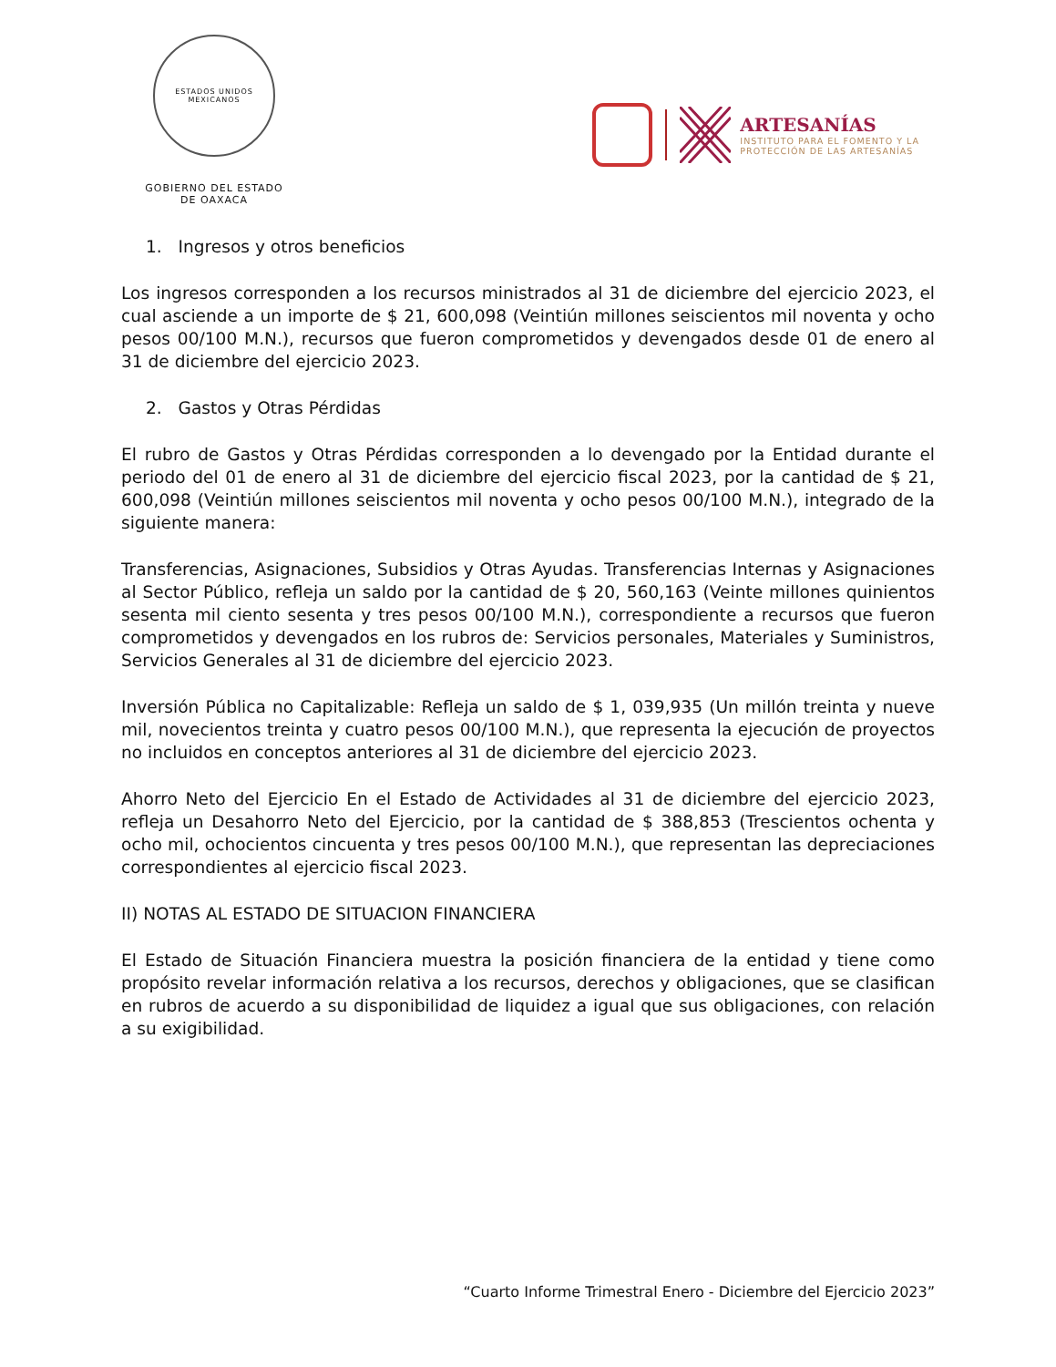ESTADOS UNIDOS MEXICANOS
GOBIERNO DEL ESTADO
DE OAXACA
ARTESANÍAS
INSTITUTO PARA EL FOMENTO Y LA
PROTECCIÓN DE LAS ARTESANÍAS
1. Ingresos y otros beneficios
Los ingresos corresponden a los recursos ministrados al 31 de diciembre del ejercicio 2023, el cual asciende a un importe de $ 21, 600,098 (Veintiún millones seiscientos mil noventa y ocho pesos 00/100 M.N.), recursos que fueron comprometidos y devengados desde 01 de enero al 31 de diciembre del ejercicio 2023.
2. Gastos y Otras Pérdidas
El rubro de Gastos y Otras Pérdidas corresponden a lo devengado por la Entidad durante el periodo del 01 de enero al 31 de diciembre del ejercicio fiscal 2023, por la cantidad de $ 21, 600,098 (Veintiún millones seiscientos mil noventa y ocho pesos 00/100 M.N.), integrado de la siguiente manera:
Transferencias, Asignaciones, Subsidios y Otras Ayudas. Transferencias Internas y Asignaciones al Sector Público, refleja un saldo por la cantidad de $ 20, 560,163 (Veinte millones quinientos sesenta mil ciento sesenta y tres pesos 00/100 M.N.), correspondiente a recursos que fueron comprometidos y devengados en los rubros de: Servicios personales, Materiales y Suministros, Servicios Generales al 31 de diciembre del ejercicio 2023.
Inversión Pública no Capitalizable: Refleja un saldo de $ 1, 039,935 (Un millón treinta y nueve mil, novecientos treinta y cuatro pesos 00/100 M.N.), que representa la ejecución de proyectos no incluidos en conceptos anteriores al 31 de diciembre del ejercicio 2023.
Ahorro Neto del Ejercicio En el Estado de Actividades al 31 de diciembre del ejercicio 2023, refleja un Desahorro Neto del Ejercicio, por la cantidad de $ 388,853 (Trescientos ochenta y ocho mil, ochocientos cincuenta y tres pesos 00/100 M.N.), que representan las depreciaciones correspondientes al ejercicio fiscal 2023.
II) NOTAS AL ESTADO DE SITUACION FINANCIERA
El Estado de Situación Financiera muestra la posición financiera de la entidad y tiene como propósito revelar información relativa a los recursos, derechos y obligaciones, que se clasifican en rubros de acuerdo a su disponibilidad de liquidez a igual que sus obligaciones, con relación a su exigibilidad.
“Cuarto Informe Trimestral Enero - Diciembre del Ejercicio 2023”